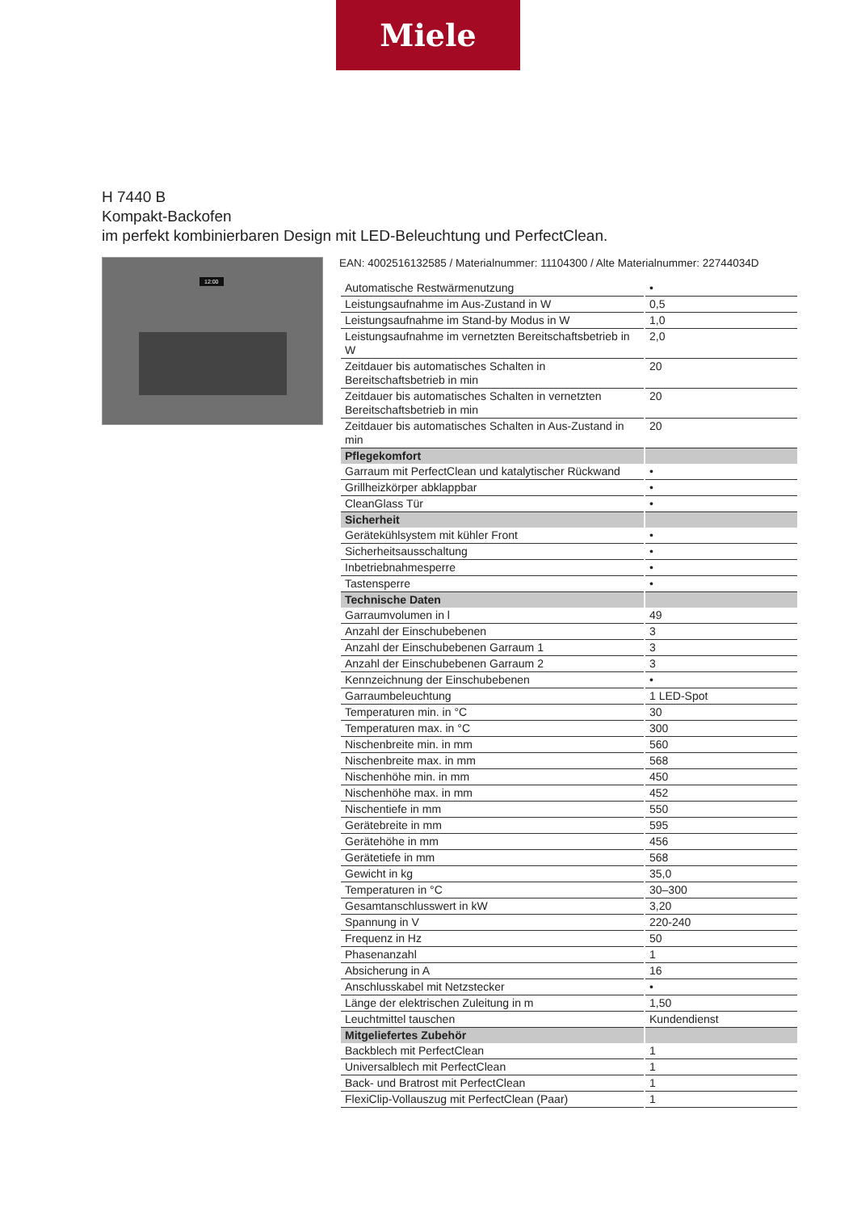Miele
H 7440 B
Kompakt-Backofen
im perfekt kombinierbaren Design mit LED-Beleuchtung und PerfectClean.
12:00
EAN: 4002516132585 / Materialnummer: 11104300 / Alte Materialnummer: 22744034D
| Automatische Restwärmenutzung | • |
| Leistungsaufnahme im Aus-Zustand in W | 0,5 |
| Leistungsaufnahme im Stand-by Modus in W | 1,0 |
| Leistungsaufnahme im vernetzten Bereitschaftsbetrieb in W | 2,0 |
| Zeitdauer bis automatisches Schalten in Bereitschaftsbetrieb in min | 20 |
| Zeitdauer bis automatisches Schalten in vernetzten Bereitschaftsbetrieb in min | 20 |
| Zeitdauer bis automatisches Schalten in Aus-Zustand in min | 20 |
| Pflegekomfort | |
| Garraum mit PerfectClean und katalytischer Rückwand | • |
| Grillheizkörper abklappbar | • |
| CleanGlass Tür | • |
| Sicherheit | |
| Gerätekühlsystem mit kühler Front | • |
| Sicherheitsausschaltung | • |
| Inbetriebnahmesperre | • |
| Tastensperre | • |
| Technische Daten | |
| Garraumvolumen in l | 49 |
| Anzahl der Einschubebenen | 3 |
| Anzahl der Einschubebenen Garraum 1 | 3 |
| Anzahl der Einschubebenen Garraum 2 | 3 |
| Kennzeichnung der Einschubebenen | • |
| Garraumbeleuchtung | 1 LED-Spot |
| Temperaturen min. in °C | 30 |
| Temperaturen max. in °C | 300 |
| Nischenbreite min. in mm | 560 |
| Nischenbreite max. in mm | 568 |
| Nischenhöhe min. in mm | 450 |
| Nischenhöhe max. in mm | 452 |
| Nischentiefe in mm | 550 |
| Gerätebreite in mm | 595 |
| Gerätehöhe in mm | 456 |
| Gerätetiefe in mm | 568 |
| Gewicht in kg | 35,0 |
| Temperaturen in °C | 30–300 |
| Gesamtanschlusswert in kW | 3,20 |
| Spannung in V | 220-240 |
| Frequenz in Hz | 50 |
| Phasenanzahl | 1 |
| Absicherung in A | 16 |
| Anschlusskabel mit Netzstecker | • |
| Länge der elektrischen Zuleitung in m | 1,50 |
| Leuchtmittel tauschen | Kundendienst |
| Mitgeliefertes Zubehör | |
| Backblech mit PerfectClean | 1 |
| Universalblech mit PerfectClean | 1 |
| Back- und Bratrost mit PerfectClean | 1 |
| FlexiClip-Vollauszug mit PerfectClean (Paar) | 1 |